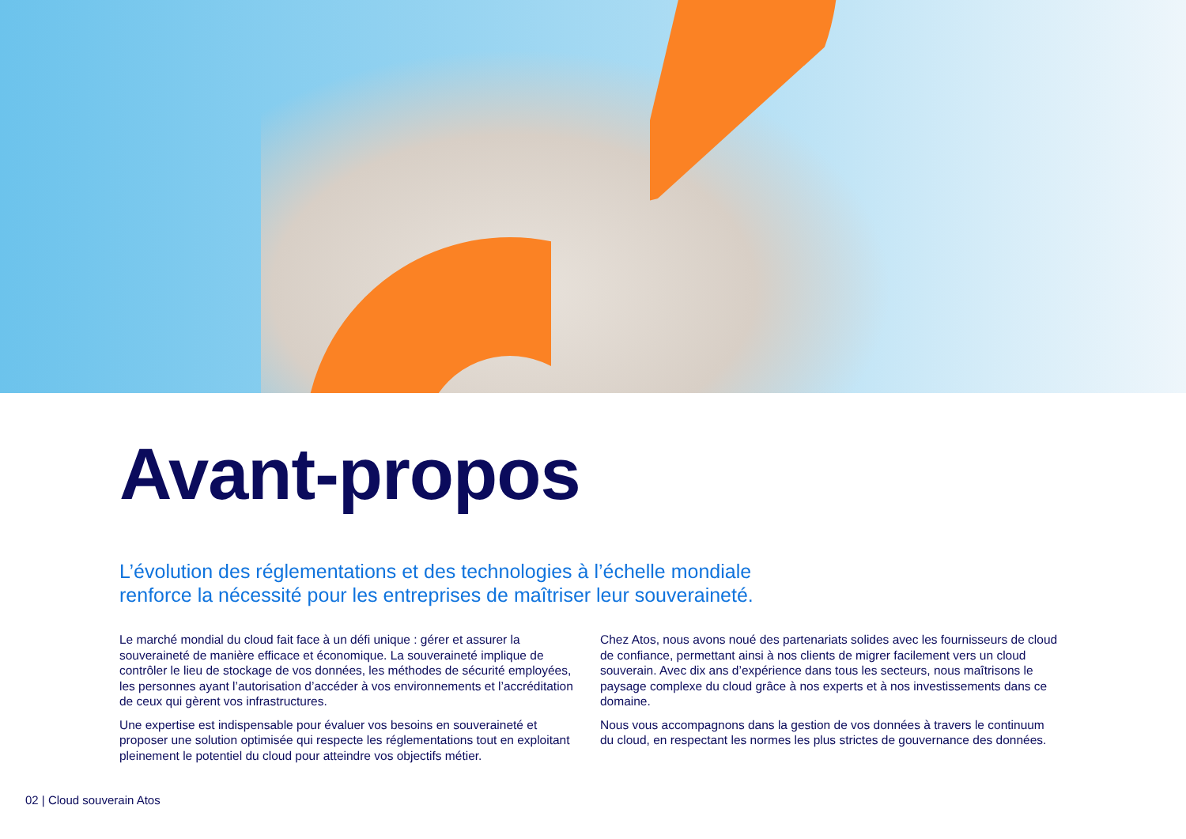Avant-propos
L’évolution des réglementations et des technologies à l’échelle mondiale
renforce la nécessité pour les entreprises de maîtriser leur souveraineté.
Le marché mondial du cloud fait face à un défi unique : gérer et assurer la souveraineté de manière efficace et économique. La souveraineté implique de contrôler le lieu de stockage de vos données, les méthodes de sécurité employées, les personnes ayant l’autorisation d’accéder à vos environnements et l’accréditation de ceux qui gèrent vos infrastructures.
Une expertise est indispensable pour évaluer vos besoins en souveraineté et proposer une solution optimisée qui respecte les réglementations tout en exploitant pleinement le potentiel du cloud pour atteindre vos objectifs métier.
Chez Atos, nous avons noué des partenariats solides avec les fournisseurs de cloud de confiance, permettant ainsi à nos clients de migrer facilement vers un cloud souverain. Avec dix ans d’expérience dans tous les secteurs, nous maîtrisons le paysage complexe du cloud grâce à nos experts et à nos investissements dans ce domaine.
Nous vous accompagnons dans la gestion de vos données à travers le continuum du cloud, en respectant les normes les plus strictes de gouvernance des données.
02 | Cloud souverain Atos